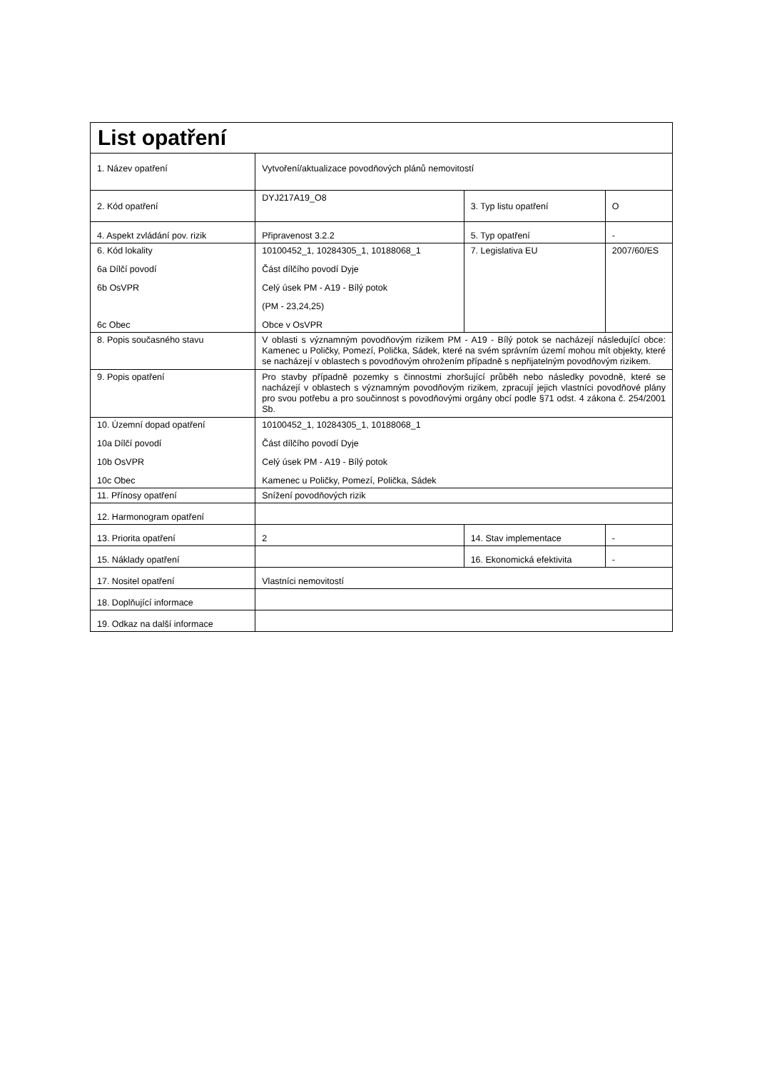| List opatření | | | |
| --- | --- | --- | --- |
| 1. Název opatření | Vytvoření/aktualizace povodňových plánů nemovitostí | | |
| 2. Kód opatření | DYJ217A19_O8 | 3. Typ listu opatření | O |
| 4. Aspekt zvládání pov. rizik | Připravenost 3.2.2 | 5. Typ opatření | - |
| 6. Kód lokality 6a Dílčí povodí 6b OsVPR 6c Obec | 10100452_1, 10284305_1, 10188068_1 Část dílčího povodí Dyje Celý úsek PM - A19 - Bílý potok (PM - 23,24,25) Obce v OsVPR | 7. Legislativa EU | 2007/60/ES |
| 8. Popis současného stavu | V oblasti s významným povodňovým rizikem PM - A19 - Bílý potok se nacházejí následující obce: Kamenec u Poličky, Pomezí, Polička, Sádek, které na svém správním území mohou mít objekty, které se nacházejí v oblastech s povodňovým ohrožením případně s nepřijatelným povodňovým rizikem. | | |
| 9. Popis opatření | Pro stavby případně pozemky s činnostmi zhoršující průběh nebo následky povodně, které se nacházejí v oblastech s významným povodňovým rizikem, zpracují jejich vlastníci povodňové plány pro svou potřebu a pro součinnost s povodňovými orgány obcí podle §71 odst. 4 zákona č. 254/2001 Sb. | | |
| 10. Územní dopad opatření 10a Dílčí povodí 10b OsVPR 10c Obec | 10100452_1, 10284305_1, 10188068_1 Část dílčího povodí Dyje Celý úsek PM - A19 - Bílý potok Kamenec u Poličky, Pomezí, Polička, Sádek | | |
| 11. Přínosy opatření | Snížení povodňových rizik | | |
| 12. Harmonogram opatření | | | |
| 13. Priorita opatření | 2 | 14. Stav implementace | - |
| 15. Náklady opatření | | 16. Ekonomická efektivita | - |
| 17. Nositel opatření | Vlastníci nemovitostí | | |
| 18. Doplňující informace | | | |
| 19. Odkaz na další informace | | | |